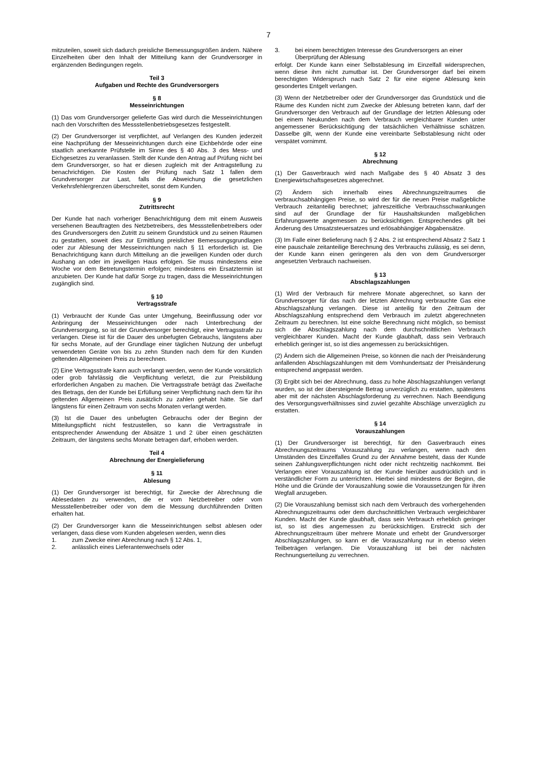7
mitzuteilen, soweit sich dadurch preisliche Bemessungsgrößen ändern. Nähere Einzelheiten über den Inhalt der Mitteilung kann der Grundversorger in ergänzenden Bedingungen regeln.
Teil 3
Aufgaben und Rechte des Grundversorgers
§ 8
Messeinrichtungen
(1) Das vom Grundversorger gelieferte Gas wird durch die Messeinrichtungen nach den Vorschriften des Messstellenbetriebsgesetzes festgestellt.
(2) Der Grundversorger ist verpflichtet, auf Verlangen des Kunden jederzeit eine Nachprüfung der Messeinrichtungen durch eine Eichbehörde oder eine staatlich anerkannte Prüfstelle im Sinne des § 40 Abs. 3 des Mess- und Eichgesetzes zu veranlassen. Stellt der Kunde den Antrag auf Prüfung nicht bei dem Grundversorger, so hat er diesen zugleich mit der Antragstellung zu benachrichtigen. Die Kosten der Prüfung nach Satz 1 fallen dem Grundversorger zur Last, falls die Abweichung die gesetzlichen Verkehrsfehlergrenzen überschreitet, sonst dem Kunden.
§ 9
Zutrittsrecht
Der Kunde hat nach vorheriger Benachrichtigung dem mit einem Ausweis versehenen Beauftragten des Netzbetreibers, des Messstellenbetreibers oder des Grundversorgers den Zutritt zu seinem Grundstück und zu seinen Räumen zu gestatten, soweit dies zur Ermittlung preislicher Bemessungsgrundlagen oder zur Ablesung der Messeinrichtungen nach § 11 erforderlich ist. Die Benachrichtigung kann durch Mitteilung an die jeweiligen Kunden oder durch Aushang an oder im jeweiligen Haus erfolgen. Sie muss mindestens eine Woche vor dem Betretungstermin erfolgen; mindestens ein Ersatztermin ist anzubieten. Der Kunde hat dafür Sorge zu tragen, dass die Messeinrichtungen zugänglich sind.
§ 10
Vertragsstrafe
(1) Verbraucht der Kunde Gas unter Umgehung, Beeinflussung oder vor Anbringung der Messeinrichtungen oder nach Unterbrechung der Grundversorgung, so ist der Grundversorger berechtigt, eine Vertragsstrafe zu verlangen. Diese ist für die Dauer des unbefugten Gebrauchs, längstens aber für sechs Monate, auf der Grundlage einer täglichen Nutzung der unbefugt verwendeten Geräte von bis zu zehn Stunden nach dem für den Kunden geltenden Allgemeinen Preis zu berechnen.
(2) Eine Vertragsstrafe kann auch verlangt werden, wenn der Kunde vorsätzlich oder grob fahrlässig die Verpflichtung verletzt, die zur Preisbildung erforderlichen Angaben zu machen. Die Vertragsstrafe beträgt das Zweifache des Betrags, den der Kunde bei Erfüllung seiner Verpflichtung nach dem für ihn geltenden Allgemeinen Preis zusätzlich zu zahlen gehabt hätte. Sie darf längstens für einen Zeitraum von sechs Monaten verlangt werden.
(3) Ist die Dauer des unbefugten Gebrauchs oder der Beginn der Mitteilungspflicht nicht festzustellen, so kann die Vertragsstrafe in entsprechender Anwendung der Absätze 1 und 2 über einen geschätzten Zeitraum, der längstens sechs Monate betragen darf, erhoben werden.
Teil 4
Abrechnung der Energielieferung
§ 11
Ablesung
(1) Der Grundversorger ist berechtigt, für Zwecke der Abrechnung die Ablesedaten zu verwenden, die er vom Netzbetreiber oder vom Messstellenbetreiber oder von dem die Messung durchführenden Dritten erhalten hat.
(2) Der Grundversorger kann die Messeinrichtungen selbst ablesen oder verlangen, dass diese vom Kunden abgelesen werden, wenn dies
1. zum Zwecke einer Abrechnung nach § 12 Abs. 1,
2. anlässlich eines Lieferantenwechsels oder
3. bei einem berechtigten Interesse des Grundversorgers an einer Überprüfung der Ablesung
erfolgt. Der Kunde kann einer Selbstablesung im Einzelfall widersprechen, wenn diese ihm nicht zumutbar ist. Der Grundversorger darf bei einem berechtigten Widerspruch nach Satz 2 für eine eigene Ablesung kein gesondertes Entgelt verlangen.
(3) Wenn der Netzbetreiber oder der Grundversorger das Grundstück und die Räume des Kunden nicht zum Zwecke der Ablesung betreten kann, darf der Grundversorger den Verbrauch auf der Grundlage der letzten Ablesung oder bei einem Neukunden nach dem Verbrauch vergleichbarer Kunden unter angemessener Berücksichtigung der tatsächlichen Verhältnisse schätzen. Dasselbe gilt, wenn der Kunde eine vereinbarte Selbstablesung nicht oder verspätet vornimmt.
§ 12
Abrechnung
(1) Der Gasverbrauch wird nach Maßgabe des § 40 Absatz 3 des Energiewirtschaftsgesetzes abgerechnet.
(2) Ändern sich innerhalb eines Abrechnungszeitraumes die verbrauchsabhängigen Preise, so wird der für die neuen Preise maßgebliche Verbrauch zeitanteilig berechnet; jahreszeitliche Verbrauchsschwankungen sind auf der Grundlage der für Haushaltskunden maßgeblichen Erfahrungswerte angemessen zu berücksichtigen. Entsprechendes gilt bei Änderung des Umsatzsteuersatzes und erlösabhängiger Abgabensätze.
(3) Im Falle einer Belieferung nach § 2 Abs. 2 ist entsprechend Absatz 2 Satz 1 eine pauschale zeitanteilige Berechnung des Verbrauchs zulässig, es sei denn, der Kunde kann einen geringeren als den von dem Grundversorger angesetzten Verbrauch nachweisen.
§ 13
Abschlagszahlungen
(1) Wird der Verbrauch für mehrere Monate abgerechnet, so kann der Grundversorger für das nach der letzten Abrechnung verbrauchte Gas eine Abschlagszahlung verlangen. Diese ist anteilig für den Zeitraum der Abschlagszahlung entsprechend dem Verbrauch im zuletzt abgerechneten Zeitraum zu berechnen. Ist eine solche Berechnung nicht möglich, so bemisst sich die Abschlagszahlung nach dem durchschnittlichen Verbrauch vergleichbarer Kunden. Macht der Kunde glaubhaft, dass sein Verbrauch erheblich geringer ist, so ist dies angemessen zu berücksichtigen.
(2) Ändern sich die Allgemeinen Preise, so können die nach der Preisänderung anfallenden Abschlagszahlungen mit dem Vomhundertsatz der Preisänderung entsprechend angepasst werden.
(3) Ergibt sich bei der Abrechnung, dass zu hohe Abschlagszahlungen verlangt wurden, so ist der übersteigende Betrag unverzüglich zu erstatten, spätestens aber mit der nächsten Abschlagsforderung zu verrechnen. Nach Beendigung des Versorgungsverhältnisses sind zuviel gezahlte Abschläge unverzüglich zu erstatten.
§ 14
Vorauszahlungen
(1) Der Grundversorger ist berechtigt, für den Gasverbrauch eines Abrechnungszeitraums Vorauszahlung zu verlangen, wenn nach den Umständen des Einzelfalles Grund zu der Annahme besteht, dass der Kunde seinen Zahlungsverpflichtungen nicht oder nicht rechtzeitig nachkommt. Bei Verlangen einer Vorauszahlung ist der Kunde hierüber ausdrücklich und in verständlicher Form zu unterrichten. Hierbei sind mindestens der Beginn, die Höhe und die Gründe der Vorauszahlung sowie die Voraussetzungen für ihren Wegfall anzugeben.
(2) Die Vorauszahlung bemisst sich nach dem Verbrauch des vorhergehenden Abrechnungszeitraums oder dem durchschnittlichen Verbrauch vergleichbarer Kunden. Macht der Kunde glaubhaft, dass sein Verbrauch erheblich geringer ist, so ist dies angemessen zu berücksichtigen. Erstreckt sich der Abrechnungszeitraum über mehrere Monate und erhebt der Grundversorger Abschlagszahlungen, so kann er die Vorauszahlung nur in ebenso vielen Teilbeträgen verlangen. Die Vorauszahlung ist bei der nächsten Rechnungserteilung zu verrechnen.